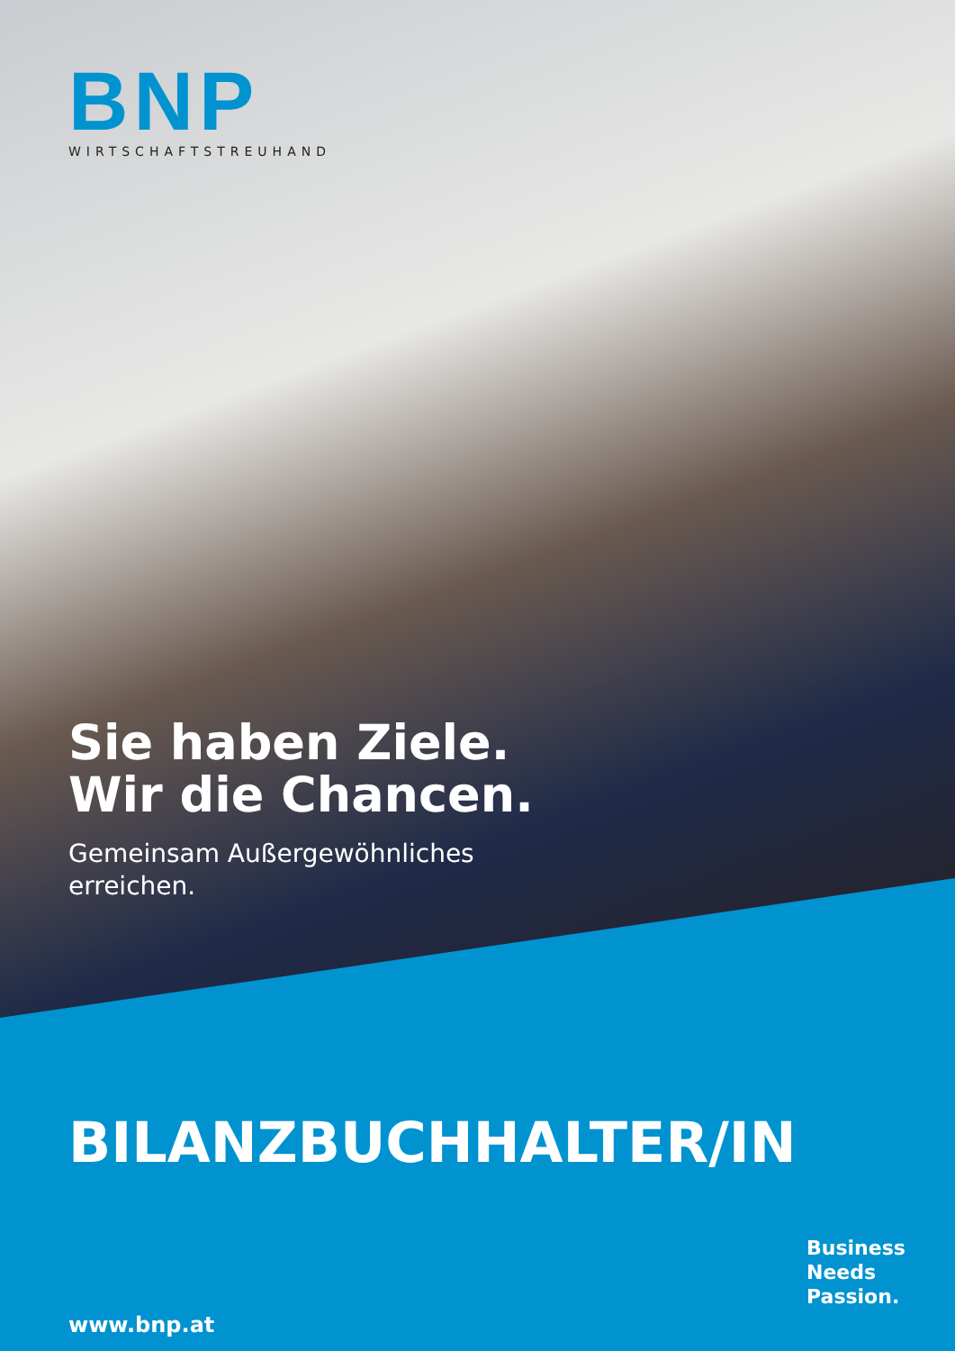BNP
WIRTSCHAFTSTREUHAND
Sie haben Ziele.
Wir die Chancen.
Gemeinsam Außergewöhnliches
erreichen.
BILANZBUCHHALTER/IN
www.bnp.at
Business
Needs
Passion.